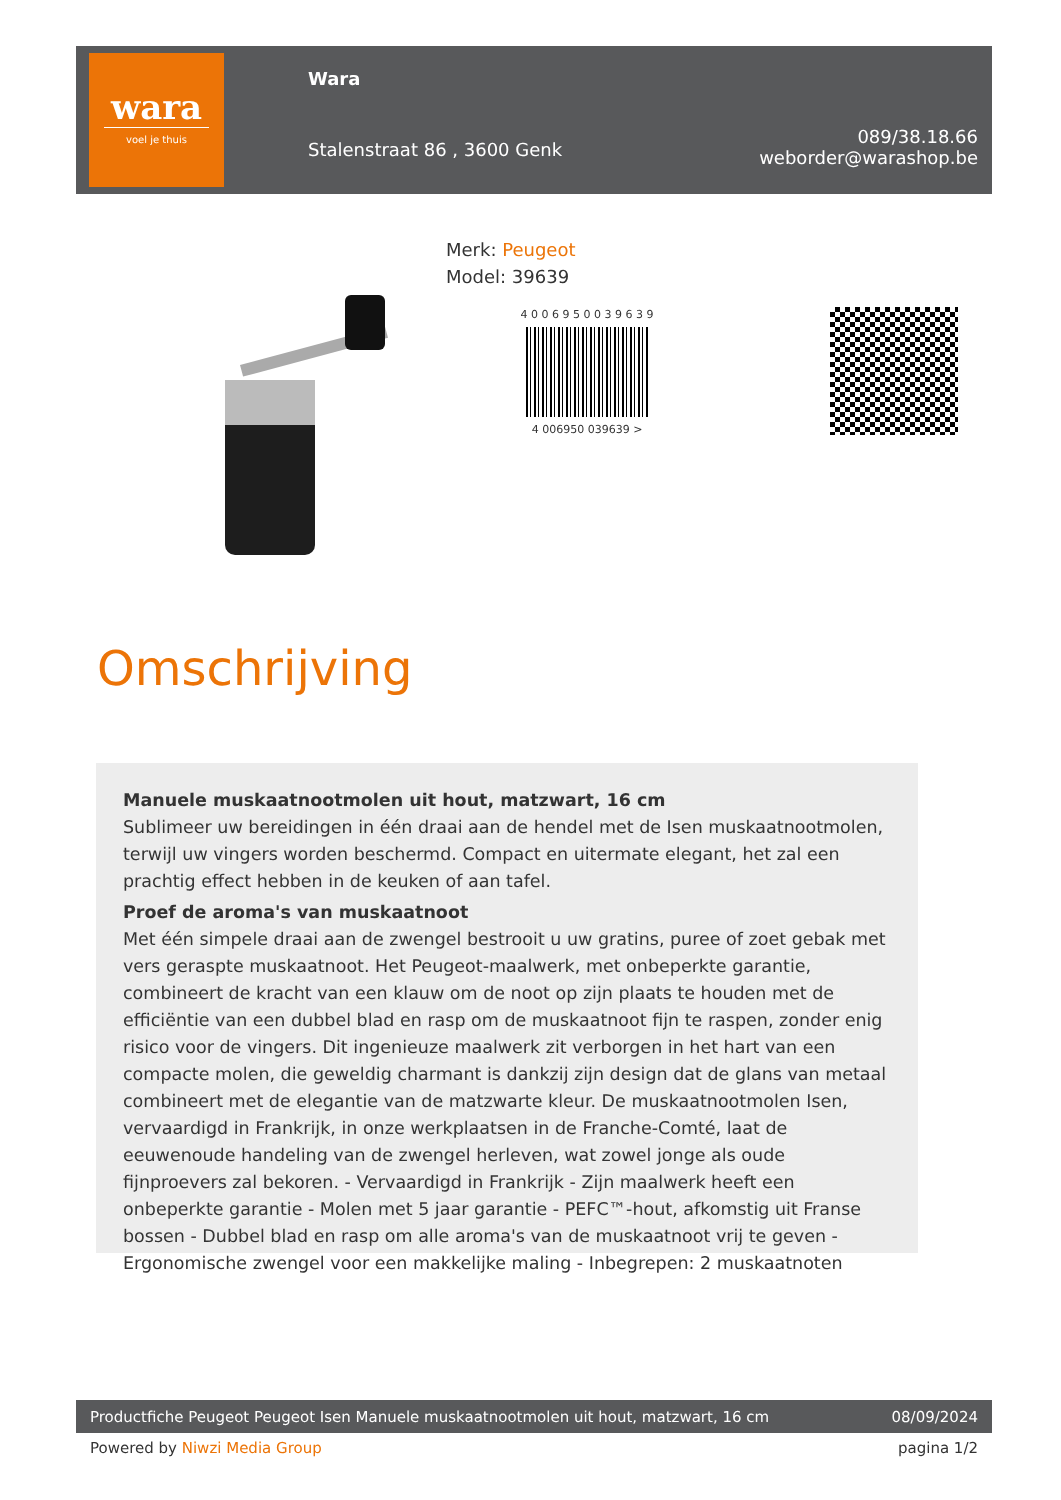wara
voel je thuis
Wara
Stalenstraat 86 , 3600 Genk
089/38.18.66
weborder@warashop.be
Merk: Peugeot
Model: 39639
4 0 0 6 9 5 0 0 3 9 6 3 9
4 006950 039639 >
Omschrijving
Manuele muskaatnootmolen uit hout, matzwart, 16 cm
Sublimeer uw bereidingen in één draai aan de hendel met de Isen muskaatnootmolen, terwijl uw vingers worden beschermd. Compact en uitermate elegant, het zal een prachtig effect hebben in de keuken of aan tafel.
Proef de aroma's van muskaatnoot
Met één simpele draai aan de zwengel bestrooit u uw gratins, puree of zoet gebak met vers geraspte muskaatnoot. Het Peugeot-maalwerk, met onbeperkte garantie, combineert de kracht van een klauw om de noot op zijn plaats te houden met de efficiëntie van een dubbel blad en rasp om de muskaatnoot fijn te raspen, zonder enig risico voor de vingers. Dit ingenieuze maalwerk zit verborgen in het hart van een compacte molen, die geweldig charmant is dankzij zijn design dat de glans van metaal combineert met de elegantie van de matzwarte kleur. De muskaatnootmolen Isen, vervaardigd in Frankrijk, in onze werkplaatsen in de Franche-Comté, laat de eeuwenoude handeling van de zwengel herleven, wat zowel jonge als oude fijnproevers zal bekoren. - Vervaardigd in Frankrijk - Zijn maalwerk heeft een onbeperkte garantie - Molen met 5 jaar garantie - PEFC™-hout, afkomstig uit Franse bossen - Dubbel blad en rasp om alle aroma's van de muskaatnoot vrij te geven - Ergonomische zwengel voor een makkelijke maling - Inbegrepen: 2 muskaatnoten
Productfiche Peugeot Peugeot Isen Manuele muskaatnootmolen uit hout, matzwart, 16 cm 08/09/2024
Powered by Niwzi Media Group pagina 1/2